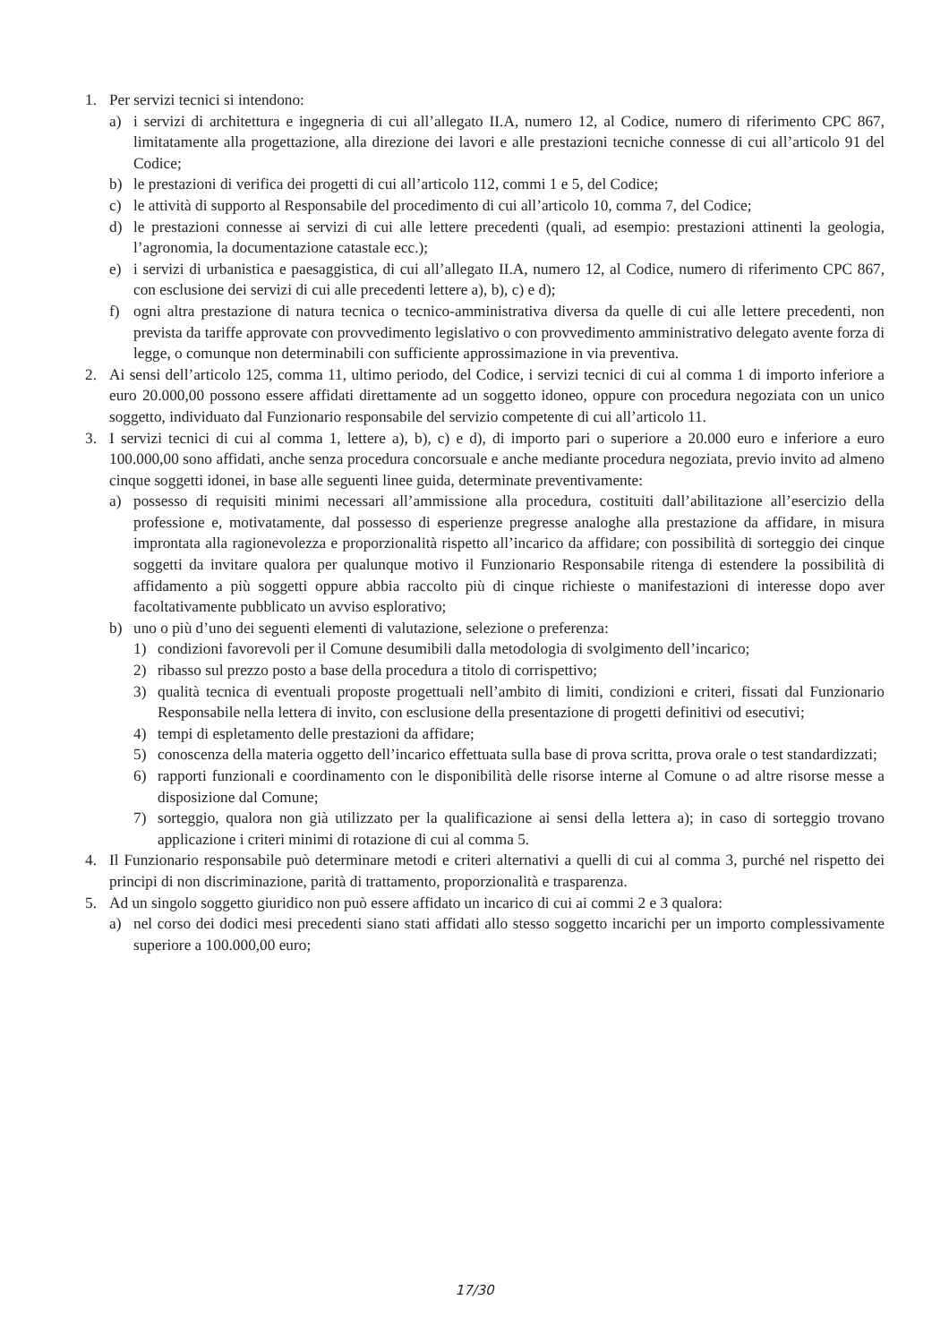1. Per servizi tecnici si intendono:
a) i servizi di architettura e ingegneria di cui all’allegato II.A, numero 12, al Codice, numero di riferimento CPC 867, limitatamente alla progettazione, alla direzione dei lavori e alle prestazioni tecniche connesse di cui all’articolo 91 del Codice;
b) le prestazioni di verifica dei progetti di cui all’articolo 112, commi 1 e 5, del Codice;
c) le attività di supporto al Responsabile del procedimento di cui all’articolo 10, comma 7, del Codice;
d) le prestazioni connesse ai servizi di cui alle lettere precedenti (quali, ad esempio: prestazioni attinenti la geologia, l’agronomia, la documentazione catastale ecc.);
e) i servizi di urbanistica e paesaggistica, di cui all’allegato II.A, numero 12, al Codice, numero di riferimento CPC 867, con esclusione dei servizi di cui alle precedenti lettere a), b), c) e d);
f) ogni altra prestazione di natura tecnica o tecnico-amministrativa diversa da quelle di cui alle lettere precedenti, non prevista da tariffe approvate con provvedimento legislativo o con provvedimento amministrativo delegato avente forza di legge, o comunque non determinabili con sufficiente approssimazione in via preventiva.
2. Ai sensi dell’articolo 125, comma 11, ultimo periodo, del Codice, i servizi tecnici di cui al comma 1 di importo inferiore a euro 20.000,00 possono essere affidati direttamente ad un soggetto idoneo, oppure con procedura negoziata con un unico soggetto, individuato dal Funzionario responsabile del servizio competente di cui all’articolo 11.
3. I servizi tecnici di cui al comma 1, lettere a), b), c) e d), di importo pari o superiore a 20.000 euro e inferiore a euro 100.000,00 sono affidati, anche senza procedura concorsuale e anche mediante procedura negoziata, previo invito ad almeno cinque soggetti idonei, in base alle seguenti linee guida, determinate preventivamente:
a) possesso di requisiti minimi necessari all’ammissione alla procedura, costituiti dall’abilitazione all’esercizio della professione e, motivatamente, dal possesso di esperienze pregresse analoghe alla prestazione da affidare, in misura improntata alla ragionevolezza e proporzionalità rispetto all’incarico da affidare; con possibilità di sorteggio dei cinque soggetti da invitare qualora per qualunque motivo il Funzionario Responsabile ritenga di estendere la possibilità di affidamento a più soggetti oppure abbia raccolto più di cinque richieste o manifestazioni di interesse dopo aver facoltativamente pubblicato un avviso esplorativo;
b) uno o più d’uno dei seguenti elementi di valutazione, selezione o preferenza:
1) condizioni favorevoli per il Comune desumibili dalla metodologia di svolgimento dell’incarico;
2) ribasso sul prezzo posto a base della procedura a titolo di corrispettivo;
3) qualità tecnica di eventuali proposte progettuali nell’ambito di limiti, condizioni e criteri, fissati dal Funzionario Responsabile nella lettera di invito, con esclusione della presentazione di progetti definitivi od esecutivi;
4) tempi di espletamento delle prestazioni da affidare;
5) conoscenza della materia oggetto dell’incarico effettuata sulla base di prova scritta, prova orale o test standardizzati;
6) rapporti funzionali e coordinamento con le disponibilità delle risorse interne al Comune o ad altre risorse messe a disposizione dal Comune;
7) sorteggio, qualora non già utilizzato per la qualificazione ai sensi della lettera a); in caso di sorteggio trovano applicazione i criteri minimi di rotazione di cui al comma 5.
4. Il Funzionario responsabile può determinare metodi e criteri alternativi a quelli di cui al comma 3, purché nel rispetto dei principi di non discriminazione, parità di trattamento, proporzionalità e trasparenza.
5. Ad un singolo soggetto giuridico non può essere affidato un incarico di cui ai commi 2 e 3 qualora:
a) nel corso dei dodici mesi precedenti siano stati affidati allo stesso soggetto incarichi per un importo complessivamente superiore a 100.000,00 euro;
17/30